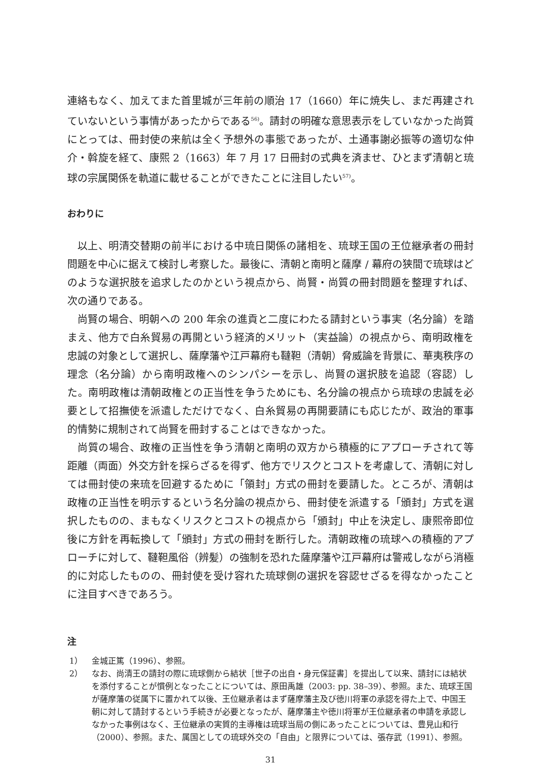連絡もなく、加えてまた首里城が三年前の順治 17（1660）年に焼失し、まだ再建されていないという事情があったからである<sup>56)</sup>。請封の明確な意思表示をしていなかった尚質にとっては、冊封使の来航は全く予想外の事態であったが、土通事謝必振等の適切な仲介・斡旋を経て、康熙 2（1663）年 7 月 17 日冊封の式典を済ませ、ひとまず清朝と琉球の宗属関係を軌道に載せることができたことに注目したい<sup>57)</sup>。
おわりに
以上、明清交替期の前半における中琉日関係の諸相を、琉球王国の王位継承者の冊封問題を中心に据えて検討し考察した。最後に、清朝と南明と薩摩 / 幕府の狭間で琉球はどのような選択肢を追求したのかという視点から、尚賢・尚質の冊封問題を整理すれば、次の通りである。
尚賢の場合、明朝への 200 年余の進貢と二度にわたる請封という事実（名分論）を踏まえ、他方で白糸貿易の再開という経済的メリット（実益論）の視点から、南明政権を忠誠の対象として選択し、薩摩藩や江戸幕府も韃靼（清朝）脅威論を背景に、華夷秩序の理念（名分論）から南明政権へのシンパシーを示し、尚賢の選択肢を追認（容認）した。南明政権は清朝政権との正当性を争うためにも、名分論の視点から琉球の忠誠を必要として招撫使を派遣しただけでなく、白糸貿易の再開要請にも応じたが、政治的軍事的情勢に規制されて尚賢を冊封することはできなかった。
尚質の場合、政権の正当性を争う清朝と南明の双方から積極的にアプローチされて等距離（両面）外交方針を採らざるを得ず、他方でリスクとコストを考慮して、清朝に対しては冊封使の来琉を回避するために「領封」方式の冊封を要請した。ところが、清朝は政権の正当性を明示するという名分論の視点から、冊封使を派遣する「頒封」方式を選択したものの、まもなくリスクとコストの視点から「頒封」中止を決定し、康熙帝即位後に方針を再転換して「頒封」方式の冊封を断行した。清朝政権の琉球への積極的アプローチに対して、韃靼風俗（辨髪）の強制を恐れた薩摩藩や江戸幕府は警戒しながら消極的に対応したものの、冊封使を受け容れた琉球側の選択を容認せざるを得なかったことに注目すべきであろう。
注
1） 金城正篤（1996）、参照。
2） なお、尚清王の請封の際に琉球側から結状［世子の出自・身元保証書］を提出して以来、請封には結状を添付することが慣例となったことについては、原田禹雄（2003: pp. 38–39）、参照。また、琉球王国が薩摩藩の従属下に置かれて以後、王位継承者はまず薩摩藩主及び徳川将軍の承認を得た上で、中国王朝に対して請封するという手続きが必要となったが、薩摩藩主や徳川将軍が王位継承者の申請を承認しなかった事例はなく、王位継承の実質的主導権は琉球当局の側にあったことについては、豊見山和行（2000）、参照。また、属国としての琉球外交の「自由」と限界については、張存武（1991）、参照。
31